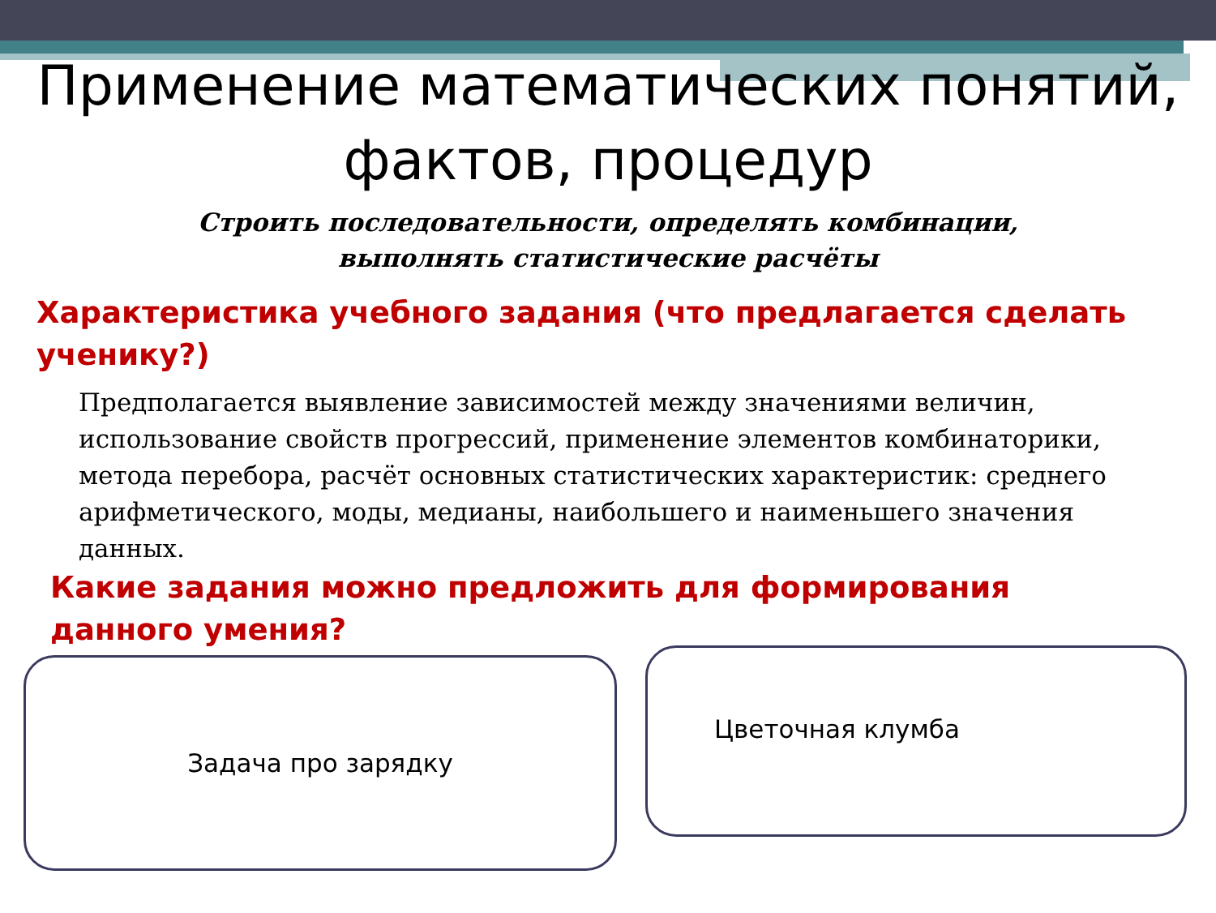Применение математических понятий,
фактов, процедур
Строить последовательности, определять комбинации,
выполнять статистические расчёты
Характеристика учебного задания (что предлагается сделать ученику?)
Предполагается выявление зависимостей между значениями величин, использование свойств прогрессий, применение элементов комбинаторики, метода перебора, расчёт основных статистических характеристик: среднего арифметического, моды, медианы, наибольшего и наименьшего значения данных.
Какие задания можно предложить для формирования данного умения?
Задача про зарядку Цветочная клумба